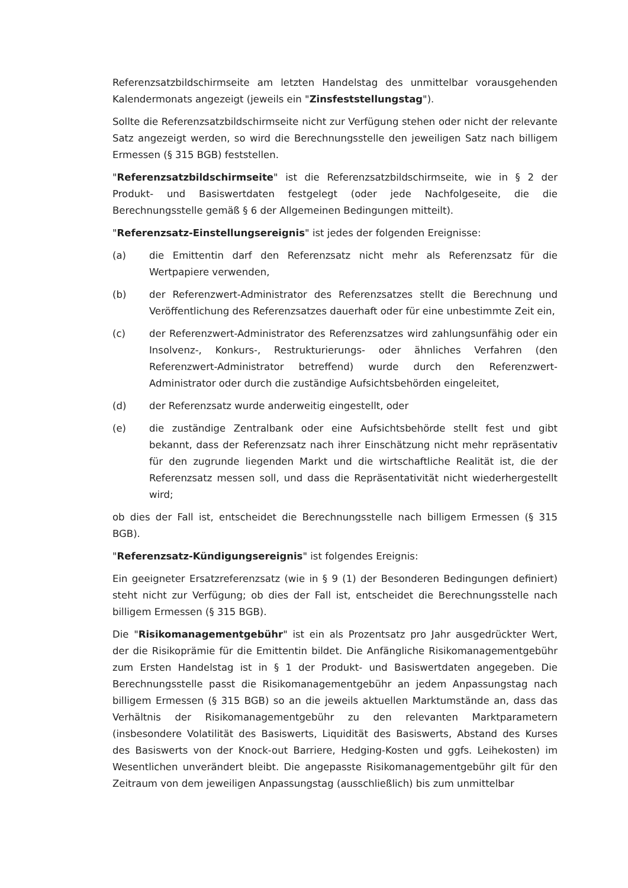Referenzsatzbildschirmseite am letzten Handelstag des unmittelbar vorausgehenden Kalendermonats angezeigt (jeweils ein "Zinsfeststellungstag").
Sollte die Referenzsatzbildschirmseite nicht zur Verfügung stehen oder nicht der relevante Satz angezeigt werden, so wird die Berechnungsstelle den jeweiligen Satz nach billigem Ermessen (§ 315 BGB) feststellen.
"Referenzsatzbildschirmseite" ist die Referenzsatzbildschirmseite, wie in § 2 der Produkt- und Basiswertdaten festgelegt (oder jede Nachfolgeseite, die die Berechnungsstelle gemäß § 6 der Allgemeinen Bedingungen mitteilt).
"Referenzsatz-Einstellungsereignis" ist jedes der folgenden Ereignisse:
(a) die Emittentin darf den Referenzsatz nicht mehr als Referenzsatz für die Wertpapiere verwenden,
(b) der Referenzwert-Administrator des Referenzsatzes stellt die Berechnung und Veröffentlichung des Referenzsatzes dauerhaft oder für eine unbestimmte Zeit ein,
(c) der Referenzwert-Administrator des Referenzsatzes wird zahlungsunfähig oder ein Insolvenz-, Konkurs-, Restrukturierungs- oder ähnliches Verfahren (den Referenzwert-Administrator betreffend) wurde durch den Referenzwert-Administrator oder durch die zuständige Aufsichtsbehörden eingeleitet,
(d) der Referenzsatz wurde anderweitig eingestellt, oder
(e) die zuständige Zentralbank oder eine Aufsichtsbehörde stellt fest und gibt bekannt, dass der Referenzsatz nach ihrer Einschätzung nicht mehr repräsentativ für den zugrunde liegenden Markt und die wirtschaftliche Realität ist, die der Referenzsatz messen soll, und dass die Repräsentativität nicht wiederhergestellt wird;
ob dies der Fall ist, entscheidet die Berechnungsstelle nach billigem Ermessen (§ 315 BGB).
"Referenzsatz-Kündigungsereignis" ist folgendes Ereignis:
Ein geeigneter Ersatzreferenzsatz (wie in § 9 (1) der Besonderen Bedingungen definiert) steht nicht zur Verfügung; ob dies der Fall ist, entscheidet die Berechnungsstelle nach billigem Ermessen (§ 315 BGB).
Die "Risikomanagementgebühr" ist ein als Prozentsatz pro Jahr ausgedrückter Wert, der die Risikoprämie für die Emittentin bildet. Die Anfängliche Risikomanagementgebühr zum Ersten Handelstag ist in § 1 der Produkt- und Basiswertdaten angegeben. Die Berechnungsstelle passt die Risikomanagementgebühr an jedem Anpassungstag nach billigem Ermessen (§ 315 BGB) so an die jeweils aktuellen Marktumstände an, dass das Verhältnis der Risikomanagementgebühr zu den relevanten Marktparametern (insbesondere Volatilität des Basiswerts, Liquidität des Basiswerts, Abstand des Kurses des Basiswerts von der Knock-out Barriere, Hedging-Kosten und ggfs. Leihekosten) im Wesentlichen unverändert bleibt. Die angepasste Risikomanagementgebühr gilt für den Zeitraum von dem jeweiligen Anpassungstag (ausschließlich) bis zum unmittelbar